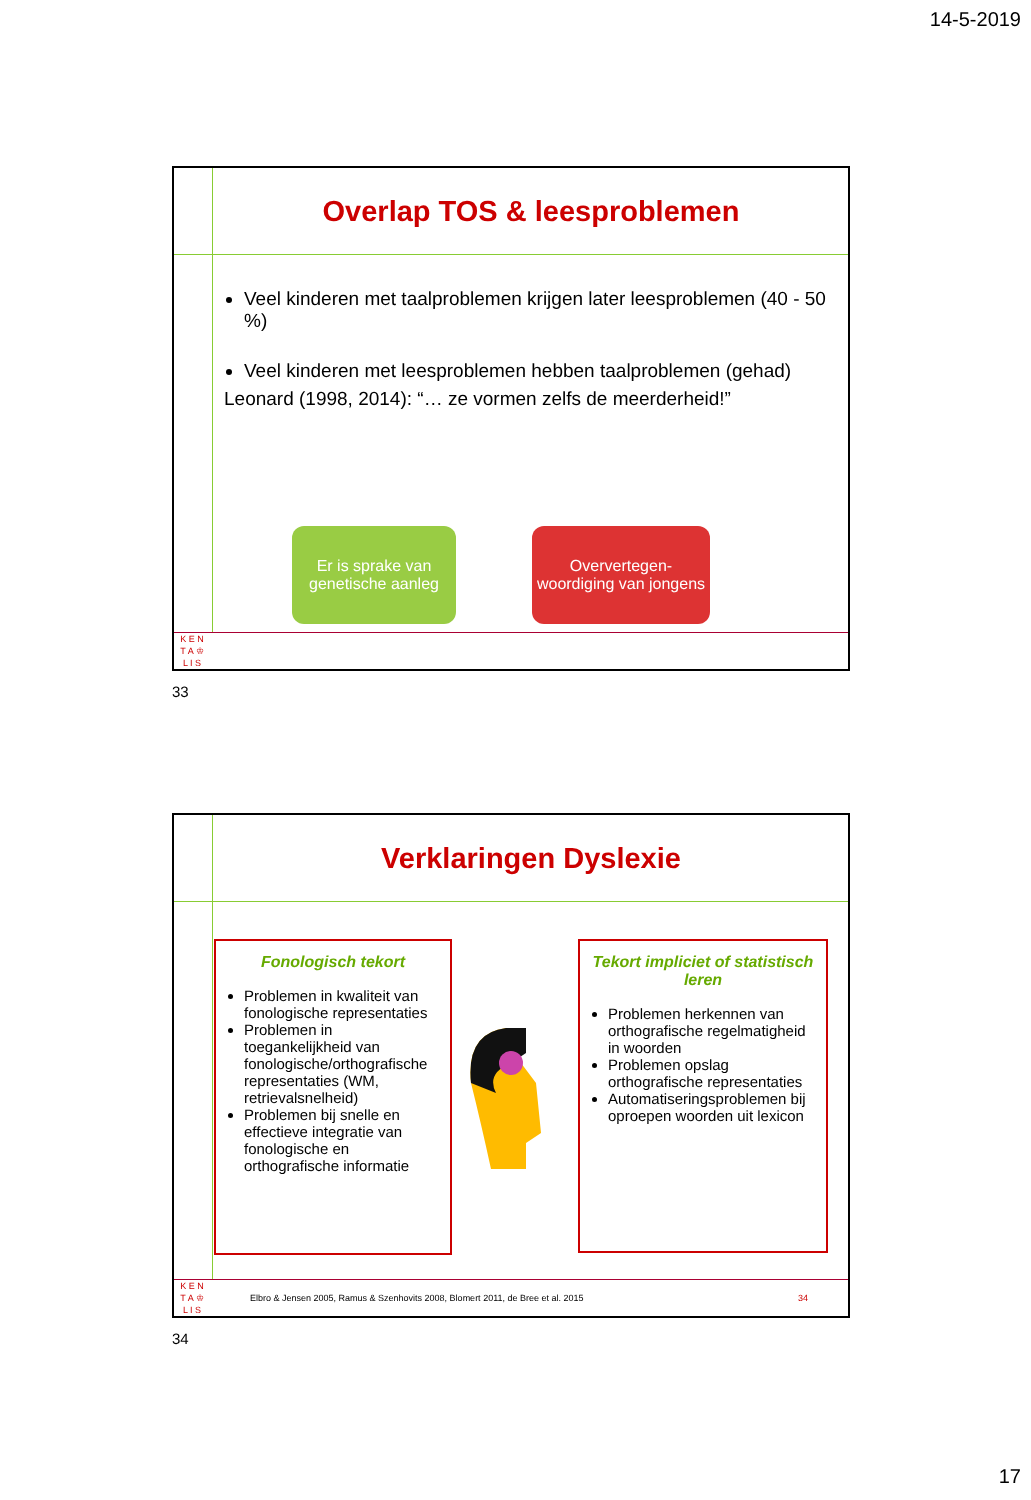14-5-2019
Overlap TOS & leesproblemen
Veel kinderen met taalproblemen krijgen later leesproblemen (40 - 50 %)
Veel kinderen met leesproblemen hebben taalproblemen (gehad)
Leonard (1998, 2014): “… ze vormen zelfs de meerderheid!”
Er is sprake van genetische aanleg
Oververtegen-woordiging van jongens
K E N
T A ♔
L I S
33
Verklaringen Dyslexie
Fonologisch tekort
Problemen in kwaliteit van fonologische representaties
Problemen in toegankelijkheid van fonologische/orthografische representaties (WM, retrievalsnelheid)
Problemen bij snelle en effectieve integratie van fonologische en orthografische informatie
Tekort impliciet of statistisch leren
Problemen herkennen van orthografische regelmatigheid in woorden
Problemen opslag orthografische representaties
Automatiseringsproblemen bij oproepen woorden uit lexicon
K E N
T A ♔
L I S
Elbro & Jensen 2005, Ramus & Szenhovits 2008, Blomert 2011, de Bree et al. 2015 34
34
17